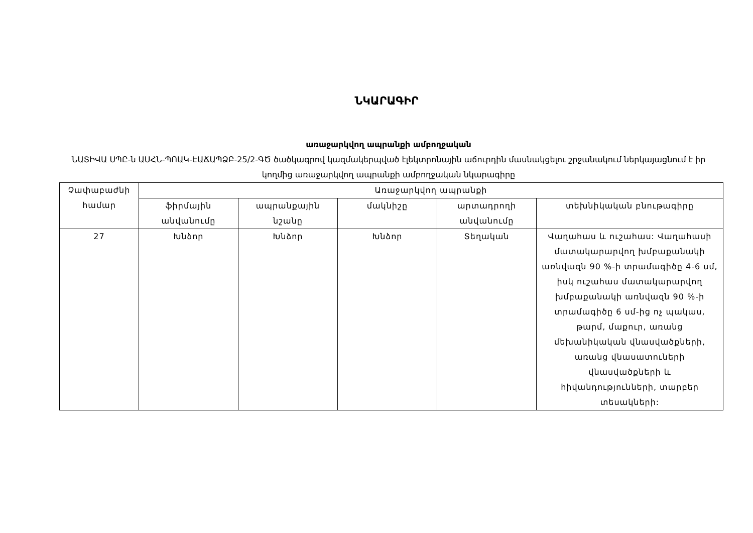ՆԿԱՐԱԳԻՐ
առաջարկվող ապրանքի ամբողջական
ՆԱՏԻՎԱ ՍՊԸ-ն ԱՍՀՆ-ՊՈԱԿ-ԷԱՃԱՊՁԲ-25/2-ԳԾ ծածկագրով կազմակերպված էլեկտրոնային աճուրդին մասնակցելու շրջանակում ներկայացնում է իր կողմից առաջարկվող ապրանքի ամբողջական նկարագիրը
| Չափաբաժնի համար | Առաջարկվող ապրանքի | | | | |
| --- | --- | --- | --- | --- | --- |
| | ֆիրմային անվանումը | ապրանքային նշանը | մակնիշը | արտադրողի անվանումը | տեխնիկական բնութագիրը |
| 27 | Խնձոր | Խնձոր | Խնձոր | Տեղական | Վաղահաս և ուշահաս: Վաղահասի մատակարարվող խմբաքանակի առնվազն 90 %-ի տրամագիծը 4-6 սմ, իսկ ուշահաս մատակարարվող խմբաքանակի առնվազն 90 %-ի տրամագիծը 6 սմ-ից ոչ պակաս, թարմ, մաքուր, առանց մեխանիկական վնասվածքների, առանց վնասատուների վնասվածքների և հիվանդությունների, տարբեր տեսակների: |